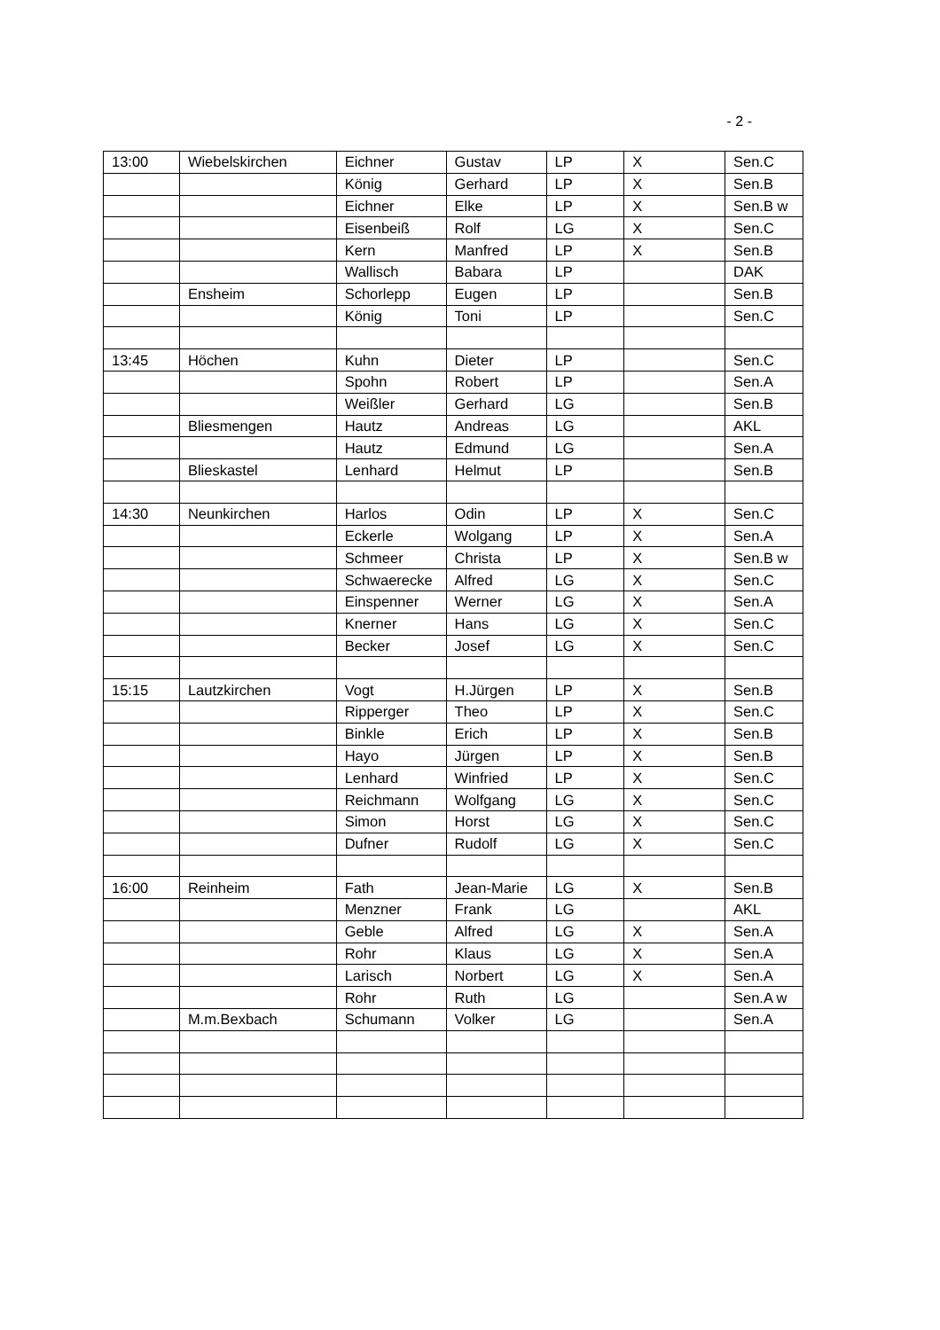- 2 -
| 13:00 | Wiebelskirchen | Eichner | Gustav | LP | X | Sen.C |
| | | König | Gerhard | LP | X | Sen.B |
| | | Eichner | Elke | LP | X | Sen.B w |
| | | Eisenbeiß | Rolf | LG | X | Sen.C |
| | | Kern | Manfred | LP | X | Sen.B |
| | | Wallisch | Babara | LP | | DAK |
| | Ensheim | Schorlepp | Eugen | LP | | Sen.B |
| | | König | Toni | LP | | Sen.C |
| 13:45 | Höchen | Kuhn | Dieter | LP | | Sen.C |
| | | Spohn | Robert | LP | | Sen.A |
| | | Weißler | Gerhard | LG | | Sen.B |
| | Bliesmengen | Hautz | Andreas | LG | | AKL |
| | | Hautz | Edmund | LG | | Sen.A |
| | Blieskastel | Lenhard | Helmut | LP | | Sen.B |
| 14:30 | Neunkirchen | Harlos | Odin | LP | X | Sen.C |
| | | Eckerle | Wolgang | LP | X | Sen.A |
| | | Schmeer | Christa | LP | X | Sen.B w |
| | | Schwaerecke | Alfred | LG | X | Sen.C |
| | | Einspenner | Werner | LG | X | Sen.A |
| | | Knerner | Hans | LG | X | Sen.C |
| | | Becker | Josef | LG | X | Sen.C |
| 15:15 | Lautzkirchen | Vogt | H.Jürgen | LP | X | Sen.B |
| | | Ripperger | Theo | LP | X | Sen.C |
| | | Binkle | Erich | LP | X | Sen.B |
| | | Hayo | Jürgen | LP | X | Sen.B |
| | | Lenhard | Winfried | LP | X | Sen.C |
| | | Reichmann | Wolfgang | LG | X | Sen.C |
| | | Simon | Horst | LG | X | Sen.C |
| | | Dufner | Rudolf | LG | X | Sen.C |
| 16:00 | Reinheim | Fath | Jean-Marie | LG | X | Sen.B |
| | | Menzner | Frank | LG | | AKL |
| | | Geble | Alfred | LG | X | Sen.A |
| | | Rohr | Klaus | LG | X | Sen.A |
| | | Larisch | Norbert | LG | X | Sen.A |
| | | Rohr | Ruth | LG | | Sen.A w |
| | M.m.Bexbach | Schumann | Volker | LG | | Sen.A |